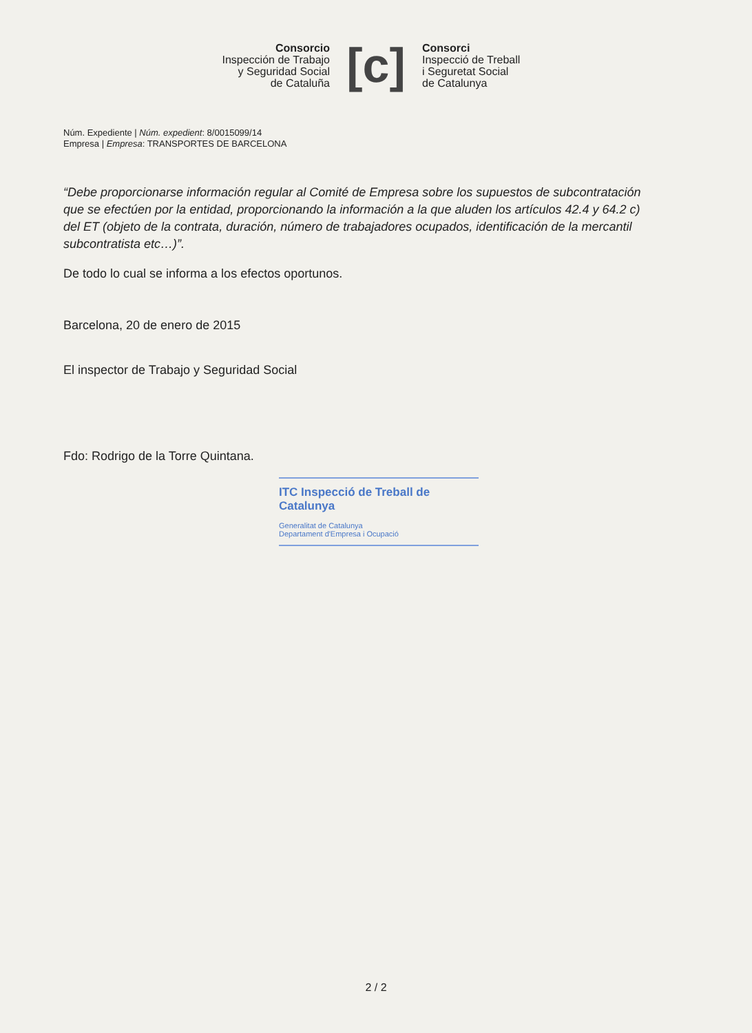Consorcio
Inspección de Trabajo
y Seguridad Social
de Cataluña
[c]
Consorci
Inspecció de Treball
i Seguretat Social
de Catalunya
Núm. Expediente | Núm. expedient: 8/0015099/14
Empresa | Empresa: TRANSPORTES DE BARCELONA
“Debe proporcionarse información regular al Comité de Empresa sobre los supuestos de subcontratación que se efectúen por la entidad, proporcionando la información a la que aluden los artículos 42.4 y 64.2 c) del ET (objeto de la contrata, duración, número de trabajadores ocupados, identificación de la mercantil subcontratista etc…)”.
De todo lo cual se informa a los efectos oportunos.
Barcelona, 20 de enero de 2015
El inspector de Trabajo y Seguridad Social
Fdo: Rodrigo de la Torre Quintana.
ITC Inspecció de Treball de Catalunya
Generalitat de Catalunya
Departament d'Empresa i Ocupació
2 / 2